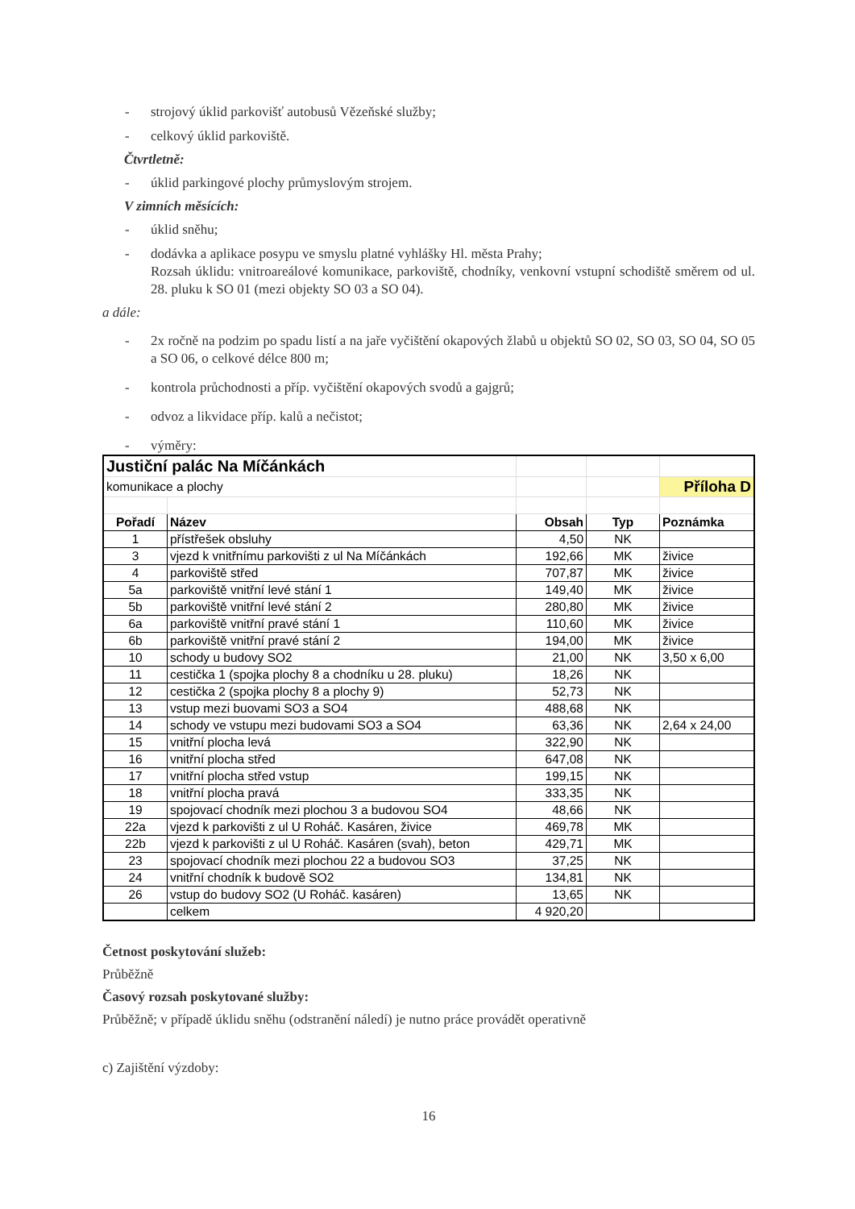- strojový úklid parkovišť autobusů Vězeňské služby;
- celkový úklid parkoviště.
Čtvrtletně:
- úklid parkingové plochy průmyslovým strojem.
V zimních měsících:
- úklid sněhu;
- dodávka a aplikace posypu ve smyslu platné vyhlášky Hl. města Prahy;
Rozsah úklidu: vnitroareálové komunikace, parkoviště, chodníky, venkovní vstupní schodiště směrem od ul. 28. pluku k SO 01 (mezi objekty SO 03 a SO 04).
a dále:
- 2x ročně na podzim po spadu listí a na jaře vyčištění okapových žlabů u objektů SO 02, SO 03, SO 04, SO 05 a SO 06, o celkové délce 800 m;
- kontrola průchodnosti a příp. vyčištění okapových svodů a gajgrů;
- odvoz a likvidace příp. kalů a nečistot;
- výměry:
| Justiční palác Na Míčánkách | | | | |
| komunikace a plochy | | | | Příloha D |
| Pořadí | Název | Obsah | Typ | Poznámka |
| 1 | přístřešek obsluhy | 4,50 | NK | |
| 3 | vjezd k vnitřnímu parkovišti z ul Na Míčánkách | 192,66 | MK | živice |
| 4 | parkoviště střed | 707,87 | MK | živice |
| 5a | parkoviště vnitřní levé stání 1 | 149,40 | MK | živice |
| 5b | parkoviště vnitřní levé stání 2 | 280,80 | MK | živice |
| 6a | parkoviště vnitřní pravé stání 1 | 110,60 | MK | živice |
| 6b | parkoviště vnitřní pravé stání 2 | 194,00 | MK | živice |
| 10 | schody u budovy SO2 | 21,00 | NK | 3,50 x 6,00 |
| 11 | cestička 1 (spojka plochy 8 a chodníku u 28. pluku) | 18,26 | NK | |
| 12 | cestička 2 (spojka plochy 8 a plochy 9) | 52,73 | NK | |
| 13 | vstup mezi buovami SO3 a SO4 | 488,68 | NK | |
| 14 | schody ve vstupu mezi budovami SO3 a SO4 | 63,36 | NK | 2,64 x 24,00 |
| 15 | vnitřní plocha levá | 322,90 | NK | |
| 16 | vnitřní plocha střed | 647,08 | NK | |
| 17 | vnitřní plocha střed vstup | 199,15 | NK | |
| 18 | vnitřní plocha pravá | 333,35 | NK | |
| 19 | spojovací chodník mezi plochou 3 a budovou SO4 | 48,66 | NK | |
| 22a | vjezd k parkovišti z ul U Roháč. Kasáren, živice | 469,78 | MK | |
| 22b | vjezd k parkovišti z ul U Roháč. Kasáren (svah), beton | 429,71 | MK | |
| 23 | spojovací chodník mezi plochou 22 a budovou SO3 | 37,25 | NK | |
| 24 | vnitřní chodník k budově SO2 | 134,81 | NK | |
| 26 | vstup do budovy SO2 (U Roháč. kasáren) | 13,65 | NK | |
| | celkem | 4 920,20 | | |
Četnost poskytování služeb:
Průběžně
Časový rozsah poskytované služby:
Průběžně; v případě úklidu sněhu (odstranění náledí) je nutno práce provádět operativně
c) Zajištění výzdoby:
16